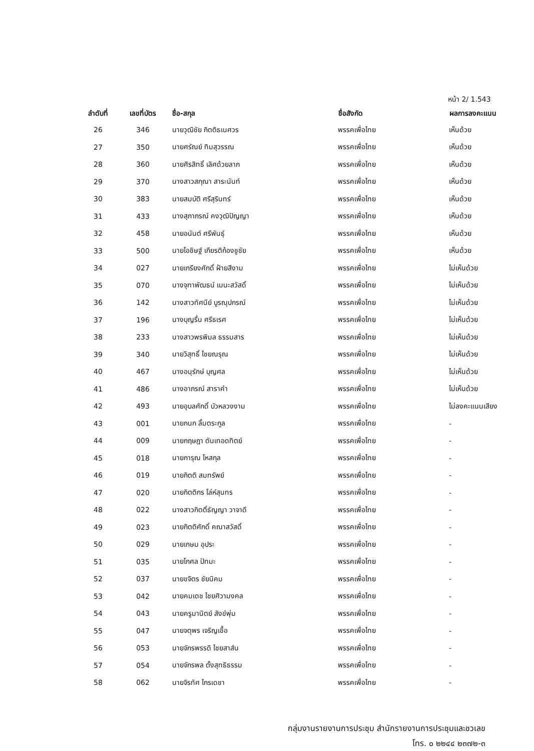หน้า 2/ 1.543
| ลำดับที่ | เลขที่บัตร | ชื่อ-สกุล | ชื่อสังกัด | ผลการลงคะแนน |
| --- | --- | --- | --- | --- |
| 26 | 346 | นายวุฒิชัย กิตติธเนศวร | พรรคเพื่อไทย | เห็นด้วย |
| 27 | 350 | นายศรัณย์ ทิมสุวรรณ | พรรคเพื่อไทย | เห็นด้วย |
| 28 | 360 | นายศิรสิทธิ์ เลิศด้วยลาภ | พรรคเพื่อไทย | เห็นด้วย |
| 29 | 370 | นางสาวสกุณา สาระนันท์ | พรรคเพื่อไทย | เห็นด้วย |
| 30 | 383 | นายสมบัติ ศรีสุรินทร์ | พรรคเพื่อไทย | เห็นด้วย |
| 31 | 433 | นางสุภาภรณ์ คงวุฒิปัญญา | พรรคเพื่อไทย | เห็นด้วย |
| 32 | 458 | นายอนันต์ ศรีพันธุ์ | พรรคเพื่อไทย | เห็นด้วย |
| 33 | 500 | นายโอชิษฐ์ เกียรติก้องชูชัย | พรรคเพื่อไทย | เห็นด้วย |
| 34 | 027 | นายเกรียงศักดิ์ ฝ้ายสีงาม | พรรคเพื่อไทย | ไม่เห็นด้วย |
| 35 | 070 | นางจุฑาพัฒธน์ เมนะสวัสดิ์ | พรรคเพื่อไทย | ไม่เห็นด้วย |
| 36 | 142 | นางสาวทัศนีย์ บูรณุปกรณ์ | พรรคเพื่อไทย | ไม่เห็นด้วย |
| 37 | 196 | นางบุญรื่น ศรีธเรศ | พรรคเพื่อไทย | ไม่เห็นด้วย |
| 38 | 233 | นางสาวพรพิมล ธรรมสาร | พรรคเพื่อไทย | ไม่เห็นด้วย |
| 39 | 340 | นายวิสุทธิ์ ไชยณรุณ | พรรคเพื่อไทย | ไม่เห็นด้วย |
| 40 | 467 | นางอนุรักษ์ บุญศล | พรรคเพื่อไทย | ไม่เห็นด้วย |
| 41 | 486 | นางอาภรณ์ สาราคำ | พรรคเพื่อไทย | ไม่เห็นด้วย |
| 42 | 493 | นายอุบลศักดิ์ บัวหลวงงาม | พรรคเพื่อไทย | ไม่ลงคะแนนเสียง |
| 43 | 001 | นายกนก ลิ้มตระกูล | พรรคเพื่อไทย | - |
| 44 | 009 | นายกฤษฎา ตันเทอดทิตย์ | พรรคเพื่อไทย | - |
| 45 | 018 | นายการุณ โหสกุล | พรรคเพื่อไทย | - |
| 46 | 019 | นายกิตติ สมทรัพย์ | พรรคเพื่อไทย | - |
| 47 | 020 | นายกิตติกร โล่ห์สุนทร | พรรคเพื่อไทย | - |
| 48 | 022 | นางสาวกิตติ์ธัญญา วาจาดี | พรรคเพื่อไทย | - |
| 49 | 023 | นายกิตติศักดิ์ คณาสวัสดิ์ | พรรคเพื่อไทย | - |
| 50 | 029 | นายเกษม อุประ | พรรคเพื่อไทย | - |
| 51 | 035 | นายโกศล ปัทมะ | พรรคเพื่อไทย | - |
| 52 | 037 | นายขจิตร ชัยนิคม | พรรคเพื่อไทย | - |
| 53 | 042 | นายคมเดช ไชยศิวามงคล | พรรคเพื่อไทย | - |
| 54 | 043 | นายครูมานิตย์ สังข์พุ่ม | พรรคเพื่อไทย | - |
| 55 | 047 | นายจตุพร เจริญเชื้อ | พรรคเพื่อไทย | - |
| 56 | 053 | นายจักรพรรดิ ไชยสาส์น | พรรคเพื่อไทย | - |
| 57 | 054 | นายจักรพล ตั้งสุทธิธรรม | พรรคเพื่อไทย | - |
| 58 | 062 | นายจิรทัศ ไกรเดชา | พรรคเพื่อไทย | - |
กลุ่มงานรายงานการประชุม สำนักรายงานการประชุมและชวเลข
โทร. ๐ ๒๒๔๔ ๒๓๗๒-๓